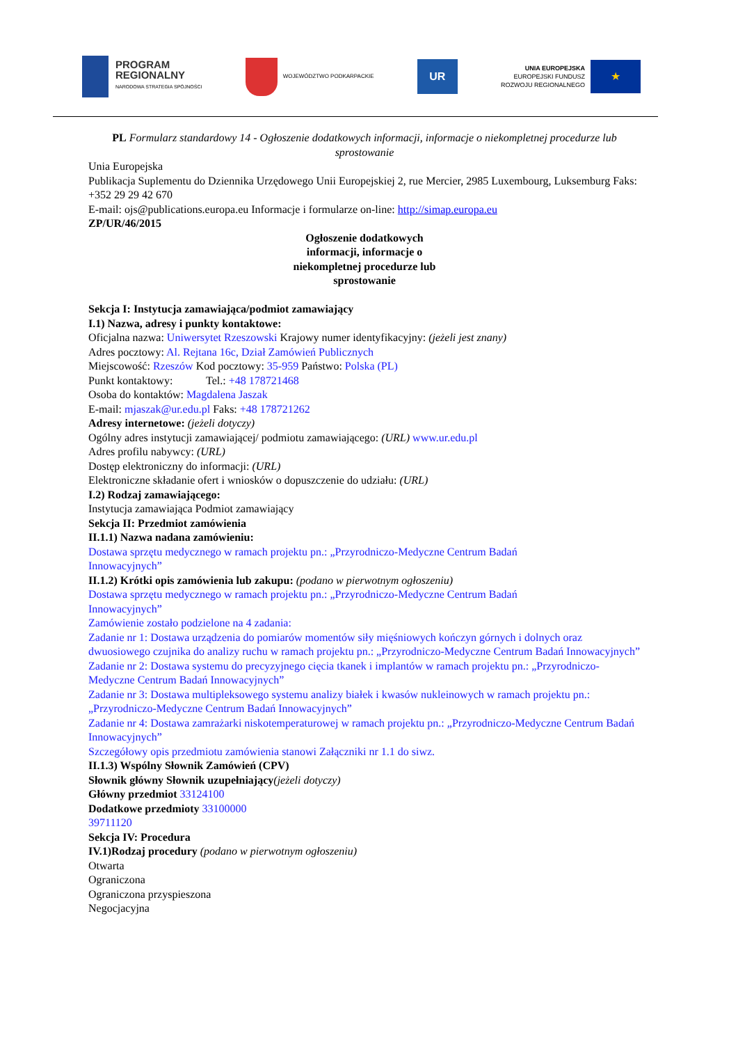PROGRAM
REGIONALNY
NARODOWA STRATEGIA SPÓJNOŚCI
WOJEWÓDZTWO PODKARPACKIE
UR
UNIA EUROPEJSKA
EUROPEJSKI FUNDUSZ
ROZWOJU REGIONALNEGO
★
PL Formularz standardowy 14 - Ogłoszenie dodatkowych informacji, informacje o niekompletnej procedurze lub sprostowanie
Unia Europejska
Publikacja Suplementu do Dziennika Urzędowego Unii Europejskiej 2, rue Mercier, 2985 Luxembourg, Luksemburg Faks: +352 29 29 42 670
E-mail: ojs@publications.europa.eu Informacje i formularze on-line: http://simap.europa.eu
ZP/UR/46/2015
Ogłoszenie dodatkowych
informacji, informacje o
niekompletnej procedurze lub
sprostowanie
Sekcja I: Instytucja zamawiająca/podmiot zamawiający
I.1) Nazwa, adresy i punkty kontaktowe:
Oficjalna nazwa: Uniwersytet Rzeszowski Krajowy numer identyfikacyjny: (jeżeli jest znany)
Adres pocztowy: Al. Rejtana 16c, Dział Zamówień Publicznych
Miejscowość: Rzeszów Kod pocztowy: 35-959 Państwo: Polska (PL)
Punkt kontaktowy: Tel.: +48 178721468
Osoba do kontaktów: Magdalena Jaszak
E-mail: mjaszak@ur.edu.pl Faks: +48 178721262
Adresy internetowe: (jeżeli dotyczy)
Ogólny adres instytucji zamawiającej/ podmiotu zamawiającego: (URL) www.ur.edu.pl
Adres profilu nabywcy: (URL)
Dostęp elektroniczny do informacji: (URL)
Elektroniczne składanie ofert i wniosków o dopuszczenie do udziału: (URL)
I.2) Rodzaj zamawiającego:
Instytucja zamawiająca Podmiot zamawiający
Sekcja II: Przedmiot zamówienia
II.1.1) Nazwa nadana zamówieniu:
Dostawa sprzętu medycznego w ramach projektu pn.: „Przyrodniczo-Medyczne Centrum Badań Innowacyjnych”
II.1.2) Krótki opis zamówienia lub zakupu: (podano w pierwotnym ogłoszeniu)
Dostawa sprzętu medycznego w ramach projektu pn.: „Przyrodniczo-Medyczne Centrum Badań Innowacyjnych”
Zamówienie zostało podzielone na 4 zadania:
Zadanie nr 1: Dostawa urządzenia do pomiarów momentów siły mięśniowych kończyn górnych i dolnych oraz dwuosiowego czujnika do analizy ruchu w ramach projektu pn.: „Przyrodniczo-Medyczne Centrum Badań Innowacyjnych”
Zadanie nr 2: Dostawa systemu do precyzyjnego cięcia tkanek i implantów w ramach projektu pn.: „Przyrodniczo-Medyczne Centrum Badań Innowacyjnych”
Zadanie nr 3: Dostawa multipleksowego systemu analizy białek i kwasów nukleinowych w ramach projektu pn.: „Przyrodniczo-Medyczne Centrum Badań Innowacyjnych”
Zadanie nr 4: Dostawa zamrażarki niskotemperaturowej w ramach projektu pn.: „Przyrodniczo-Medyczne Centrum Badań Innowacyjnych”
Szczegółowy opis przedmiotu zamówienia stanowi Załączniki nr 1.1 do siwz.
II.1.3) Wspólny Słownik Zamówień (CPV)
Słownik główny Słownik uzupełniający(jeżeli dotyczy)
Główny przedmiot 33124100
Dodatkowe przedmioty 33100000
39711120
Sekcja IV: Procedura
IV.1)Rodzaj procedury (podano w pierwotnym ogłoszeniu)
Otwarta
Ograniczona
Ograniczona przyspieszona
Negocjacyjna